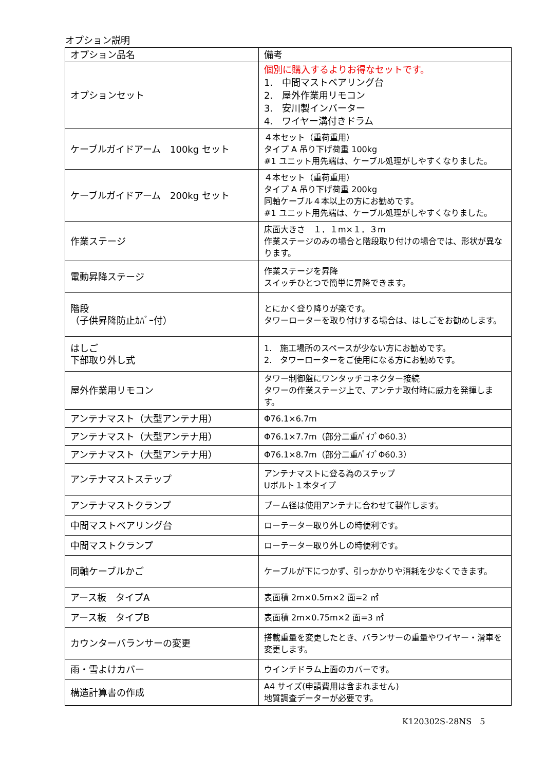オプション説明
| オプション品名 | 備考 |
| --- | --- |
| オプションセット | 個別に購入するよりお得なセットです。 1. 中間マストベアリング台 2. 屋外作業用リモコン 3. 安川製インバーター 4. ワイヤー溝付きドラム |
| ケーブルガイドアーム 100kg セット | ４本セット（重荷重用） タイプ A 吊り下げ荷重 100kg #1 ユニット用先端は、ケーブル処理がしやすくなりました。 |
| ケーブルガイドアーム 200kg セット | ４本セット（重荷重用） タイプ A 吊り下げ荷重 200kg 同軸ケーブル４本以上の方にお勧めです。 #1 ユニット用先端は、ケーブル処理がしやすくなりました。 |
| 作業ステージ | 床面大きさ １．１m×１．３m 作業ステージのみの場合と階段取り付けの場合では、形状が異なります。 |
| 電動昇降ステージ | 作業ステージを昇降 スイッチひとつで簡単に昇降できます。 |
| 階段 （子供昇降防止ｶﾊﾞｰ付） | とにかく登り降りが楽です。 タワーローターを取り付けする場合は、はしごをお勧めします。 |
| はしご 下部取り外し式 | 1. 施工場所のスペースが少ない方にお勧めです。 2. タワーローターをご使用になる方にお勧めです。 |
| 屋外作業用リモコン | タワー制御盤にワンタッチコネクター接続 タワーの作業ステージ上で、アンテナ取付時に威力を発揮します。 |
| アンテナマスト（大型アンテナ用） | Φ76.1×6.7m |
| アンテナマスト（大型アンテナ用） | Φ76.1×7.7m（部分二重ﾊﾟｲﾌﾟΦ60.3） |
| アンテナマスト（大型アンテナ用） | Φ76.1×8.7m（部分二重ﾊﾟｲﾌﾟΦ60.3） |
| アンテナマストステップ | アンテナマストに登る為のステップ Uボルト１本タイプ |
| アンテナマストクランプ | ブーム径は使用アンテナに合わせて製作します。 |
| 中間マストベアリング台 | ローテーター取り外しの時便利です。 |
| 中間マストクランプ | ローテーター取り外しの時便利です。 |
| 同軸ケーブルかご | ケーブルが下につかず、引っかかりや消耗を少なくできます。 |
| アース板 タイプA | 表面積 2m×0.5m×2 面=2 ㎡ |
| アース板 タイプB | 表面積 2m×0.75m×2 面=3 ㎡ |
| カウンターバランサーの変更 | 搭載重量を変更したとき、バランサーの重量やワイヤー・滑車を変更します。 |
| 雨・雪よけカバー | ウインチドラム上面のカバーです。 |
| 構造計算書の作成 | A4 サイズ(申請費用は含まれません) 地質調査データーが必要です。 |
K120302S-28NS　5